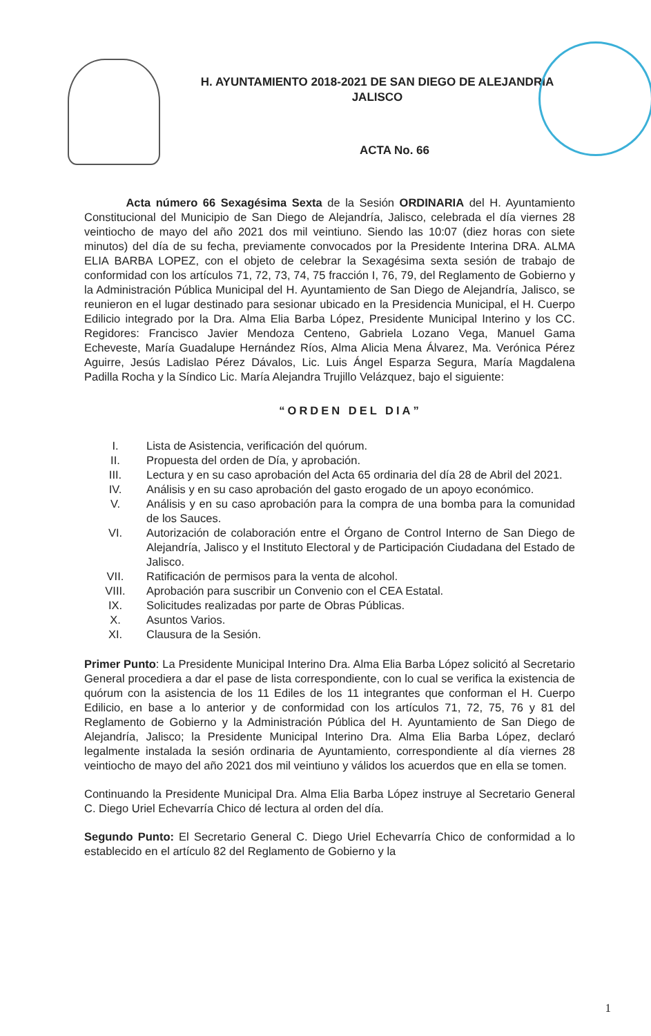H. AYUNTAMIENTO 2018-2021 DE SAN DIEGO DE ALEJANDRIA
JALISCO
ACTA No. 66
Acta número 66 Sexagésima Sexta de la Sesión ORDINARIA del H. Ayuntamiento Constitucional del Municipio de San Diego de Alejandría, Jalisco, celebrada el día viernes 28 veintiocho de mayo del año 2021 dos mil veintiuno. Siendo las 10:07 (diez horas con siete minutos) del día de su fecha, previamente convocados por la Presidente Interina DRA. ALMA ELIA BARBA LOPEZ, con el objeto de celebrar la Sexagésima sexta sesión de trabajo de conformidad con los artículos 71, 72, 73, 74, 75 fracción I, 76, 79, del Reglamento de Gobierno y la Administración Pública Municipal del H. Ayuntamiento de San Diego de Alejandría, Jalisco, se reunieron en el lugar destinado para sesionar ubicado en la Presidencia Municipal, el H. Cuerpo Edilicio integrado por la Dra. Alma Elia Barba López, Presidente Municipal Interino y los CC. Regidores: Francisco Javier Mendoza Centeno, Gabriela Lozano Vega, Manuel Gama Echeveste, María Guadalupe Hernández Ríos, Alma Alicia Mena Álvarez, Ma. Verónica Pérez Aguirre, Jesús Ladislao Pérez Dávalos, Lic. Luis Ángel Esparza Segura, María Magdalena Padilla Rocha y la Síndico Lic. María Alejandra Trujillo Velázquez, bajo el siguiente:
“ORDEN DEL DIA”
I. Lista de Asistencia, verificación del quórum.
II. Propuesta del orden de Día, y aprobación.
III. Lectura y en su caso aprobación del Acta 65 ordinaria del día 28 de Abril del 2021.
IV. Análisis y en su caso aprobación del gasto erogado de un apoyo económico.
V. Análisis y en su caso aprobación para la compra de una bomba para la comunidad de los Sauces.
VI. Autorización de colaboración entre el Órgano de Control Interno de San Diego de Alejandría, Jalisco y el Instituto Electoral y de Participación Ciudadana del Estado de Jalisco.
VII. Ratificación de permisos para la venta de alcohol.
VIII. Aprobación para suscribir un Convenio con el CEA Estatal.
IX. Solicitudes realizadas por parte de Obras Públicas.
X. Asuntos Varios.
XI. Clausura de la Sesión.
Primer Punto: La Presidente Municipal Interino Dra. Alma Elia Barba López solicitó al Secretario General procediera a dar el pase de lista correspondiente, con lo cual se verifica la existencia de quórum con la asistencia de los 11 Ediles de los 11 integrantes que conforman el H. Cuerpo Edilicio, en base a lo anterior y de conformidad con los artículos 71, 72, 75, 76 y 81 del Reglamento de Gobierno y la Administración Pública del H. Ayuntamiento de San Diego de Alejandría, Jalisco; la Presidente Municipal Interino Dra. Alma Elia Barba López, declaró legalmente instalada la sesión ordinaria de Ayuntamiento, correspondiente al día viernes 28 veintiocho de mayo del año 2021 dos mil veintiuno y válidos los acuerdos que en ella se tomen.
Continuando la Presidente Municipal Dra. Alma Elia Barba López instruye al Secretario General C. Diego Uriel Echevarría Chico dé lectura al orden del día.
Segundo Punto: El Secretario General C. Diego Uriel Echevarría Chico de conformidad a lo establecido en el artículo 82 del Reglamento de Gobierno y la
1